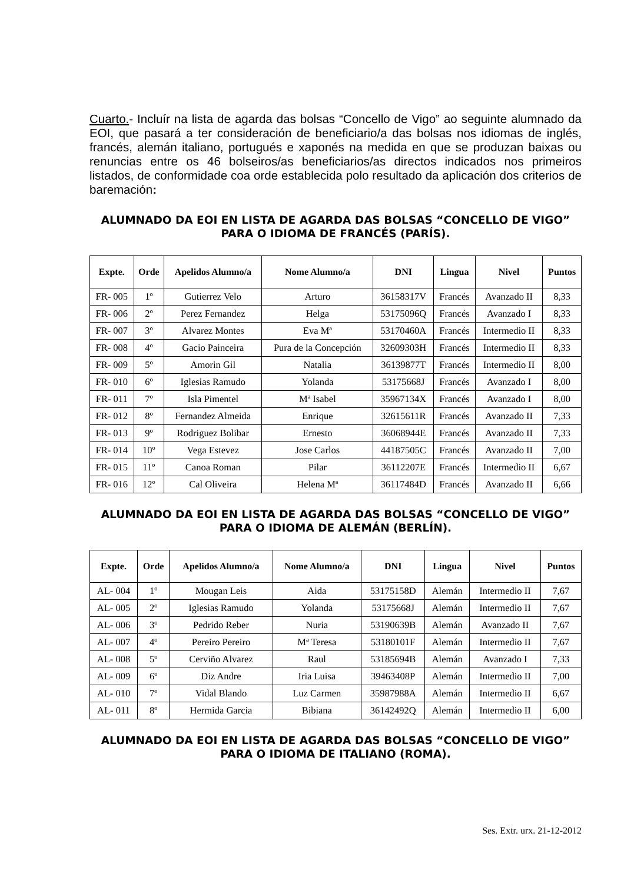Cuarto.- Incluír na lista de agarda das bolsas “Concello de Vigo” ao seguinte alumnado da EOI, que pasará a ter consideración de beneficiario/a das bolsas nos idiomas de inglés, francés, alemán italiano, portugués e xaponés na medida en que se produzan baixas ou renuncias entre os 46 bolseiros/as beneficiarios/as directos indicados nos primeiros listados, de conformidade coa orde establecida polo resultado da aplicación dos criterios de baremación:
ALUMNADO DA EOI EN LISTA DE AGARDA DAS BOLSAS “CONCELLO DE VIGO” PARA O IDIOMA DE FRANCÉS (PARÍS).
| Expte. | Orde | Apelidos Alumno/a | Nome Alumno/a | DNI | Lingua | Nivel | Puntos |
| --- | --- | --- | --- | --- | --- | --- | --- |
| FR- 005 | 1º | Gutierrez Velo | Arturo | 36158317V | Francés | Avanzado II | 8,33 |
| FR- 006 | 2º | Perez Fernandez | Helga | 53175096Q | Francés | Avanzado I | 8,33 |
| FR- 007 | 3º | Alvarez Montes | Eva Mª | 53170460A | Francés | Intermedio II | 8,33 |
| FR- 008 | 4º | Gacio Painceira | Pura de la Concepción | 32609303H | Francés | Intermedio II | 8,33 |
| FR- 009 | 5º | Amorin Gil | Natalia | 36139877T | Francés | Intermedio II | 8,00 |
| FR- 010 | 6º | Iglesias Ramudo | Yolanda | 53175668J | Francés | Avanzado I | 8,00 |
| FR- 011 | 7º | Isla Pimentel | Mª Isabel | 35967134X | Francés | Avanzado I | 8,00 |
| FR- 012 | 8º | Fernandez Almeida | Enrique | 32615611R | Francés | Avanzado II | 7,33 |
| FR- 013 | 9º | Rodriguez Bolibar | Ernesto | 36068944E | Francés | Avanzado II | 7,33 |
| FR- 014 | 10º | Vega Estevez | Jose Carlos | 44187505C | Francés | Avanzado II | 7,00 |
| FR- 015 | 11º | Canoa Roman | Pilar | 36112207E | Francés | Intermedio II | 6,67 |
| FR- 016 | 12º | Cal Oliveira | Helena Mª | 36117484D | Francés | Avanzado II | 6,66 |
ALUMNADO DA EOI EN LISTA DE AGARDA DAS BOLSAS “CONCELLO DE VIGO” PARA O IDIOMA DE ALEMÁN (BERLÍN).
| Expte. | Orde | Apelidos Alumno/a | Nome Alumno/a | DNI | Lingua | Nivel | Puntos |
| --- | --- | --- | --- | --- | --- | --- | --- |
| AL- 004 | 1º | Mougan Leis | Aida | 53175158D | Alemán | Intermedio II | 7,67 |
| AL- 005 | 2º | Iglesias Ramudo | Yolanda | 53175668J | Alemán | Intermedio II | 7,67 |
| AL- 006 | 3º | Pedrido Reber | Nuria | 53190639B | Alemán | Avanzado II | 7,67 |
| AL- 007 | 4º | Pereiro Pereiro | Mª Teresa | 53180101F | Alemán | Intermedio II | 7,67 |
| AL- 008 | 5º | Cerviño Alvarez | Raul | 53185694B | Alemán | Avanzado I | 7,33 |
| AL- 009 | 6º | Diz Andre | Iria Luisa | 39463408P | Alemán | Intermedio II | 7,00 |
| AL- 010 | 7º | Vidal Blando | Luz Carmen | 35987988A | Alemán | Intermedio II | 6,67 |
| AL- 011 | 8º | Hermida Garcia | Bibiana | 36142492Q | Alemán | Intermedio II | 6,00 |
ALUMNADO DA EOI EN LISTA DE AGARDA DAS BOLSAS “CONCELLO DE VIGO” PARA O IDIOMA DE ITALIANO (ROMA).
Ses. Extr. urx. 21-12-2012